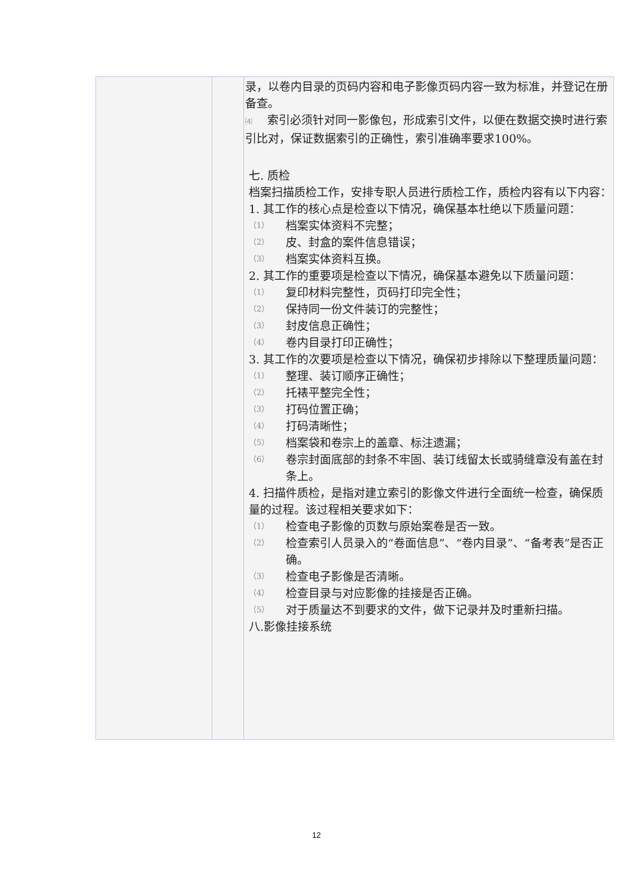| | | 录，以卷内目录的页码内容和电子影像页码内容一致为标准，并登记在册备查。 ⑷ 索引必须针对同一影像包，形成索引文件，以便在数据交换时进行索引比对，保证数据索引的正确性，索引准确率要求100%。 七. 质检 档案扫描质检工作，安排专职人员进行质检工作，质检内容有以下内容： 1. 其工作的核心点是检查以下情况，确保基本杜绝以下质量问题： （1） 档案实体资料不完整； （2） 皮、封盒的案件信息错误； （3） 档案实体资料互换。 2. 其工作的重要项是检查以下情况，确保基本避免以下质量问题： （1） 复印材料完整性，页码打印完全性； （2） 保持同一份文件装订的完整性； （3） 封皮信息正确性； （4） 卷内目录打印正确性； 3. 其工作的次要项是检查以下情况，确保初步排除以下整理质量问题： （1） 整理、装订顺序正确性； （2） 托裱平整完全性； （3） 打码位置正确； （4） 打码清晰性； （5） 档案袋和卷宗上的盖章、标注遗漏； （6） 卷宗封面底部的封条不牢固、装订线留太长或骑缝章没有盖在封条上。 4. 扫描件质检，是指对建立索引的影像文件进行全面统一检查，确保质量的过程。该过程相关要求如下： （1） 检查电子影像的页数与原始案卷是否一致。 （2） 检查索引人员录入的“卷面信息”、“卷内目录”、“备考表”是否正确。 （3） 检查电子影像是否清晰。 （4） 检查目录与对应影像的挂接是否正确。 （5） 对于质量达不到要求的文件，做下记录并及时重新扫描。 八.影像挂接系统 |
12